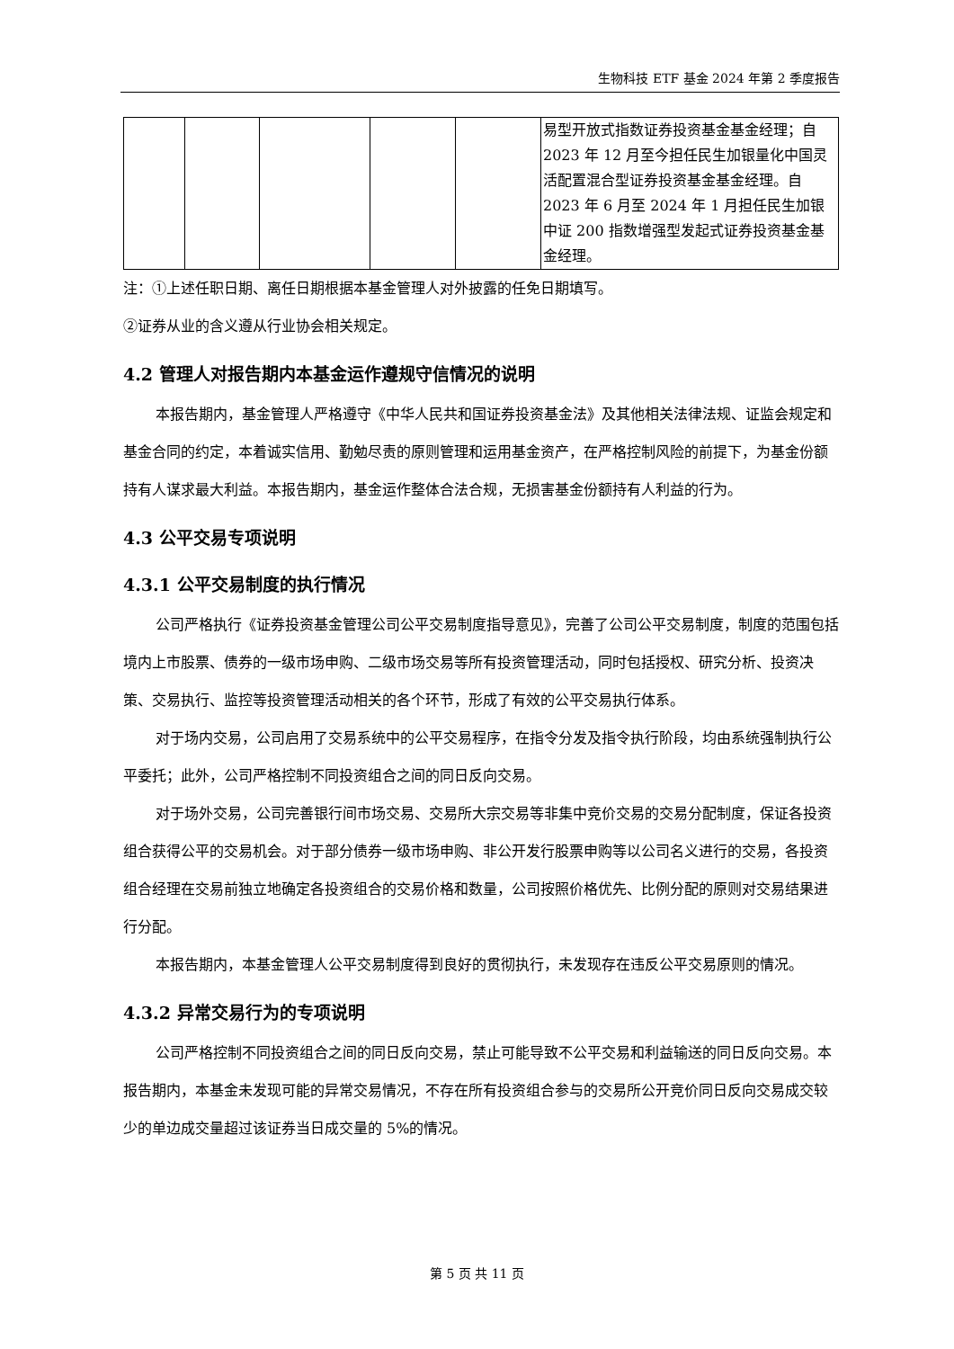生物科技 ETF 基金 2024 年第 2 季度报告
| | | | | | 易型开放式指数证券投资基金基金经理；自 2023 年 12 月至今担任民生加银量化中国灵活配置混合型证券投资基金基金经理。自 2023 年 6 月至 2024 年 1 月担任民生加银中证 200 指数增强型发起式证券投资基金基金经理。 |
注：①上述任职日期、离任日期根据本基金管理人对外披露的任免日期填写。
②证券从业的含义遵从行业协会相关规定。
4.2 管理人对报告期内本基金运作遵规守信情况的说明
本报告期内，基金管理人严格遵守《中华人民共和国证券投资基金法》及其他相关法律法规、证监会规定和基金合同的约定，本着诚实信用、勤勉尽责的原则管理和运用基金资产，在严格控制风险的前提下，为基金份额持有人谋求最大利益。本报告期内，基金运作整体合法合规，无损害基金份额持有人利益的行为。
4.3 公平交易专项说明
4.3.1 公平交易制度的执行情况
公司严格执行《证券投资基金管理公司公平交易制度指导意见》，完善了公司公平交易制度，制度的范围包括境内上市股票、债券的一级市场申购、二级市场交易等所有投资管理活动，同时包括授权、研究分析、投资决策、交易执行、监控等投资管理活动相关的各个环节，形成了有效的公平交易执行体系。
对于场内交易，公司启用了交易系统中的公平交易程序，在指令分发及指令执行阶段，均由系统强制执行公平委托；此外，公司严格控制不同投资组合之间的同日反向交易。
对于场外交易，公司完善银行间市场交易、交易所大宗交易等非集中竞价交易的交易分配制度，保证各投资组合获得公平的交易机会。对于部分债券一级市场申购、非公开发行股票申购等以公司名义进行的交易，各投资组合经理在交易前独立地确定各投资组合的交易价格和数量，公司按照价格优先、比例分配的原则对交易结果进行分配。
本报告期内，本基金管理人公平交易制度得到良好的贯彻执行，未发现存在违反公平交易原则的情况。
4.3.2 异常交易行为的专项说明
公司严格控制不同投资组合之间的同日反向交易，禁止可能导致不公平交易和利益输送的同日反向交易。本报告期内，本基金未发现可能的异常交易情况，不存在所有投资组合参与的交易所公开竞价同日反向交易成交较少的单边成交量超过该证券当日成交量的 5%的情况。
第 5 页 共 11 页